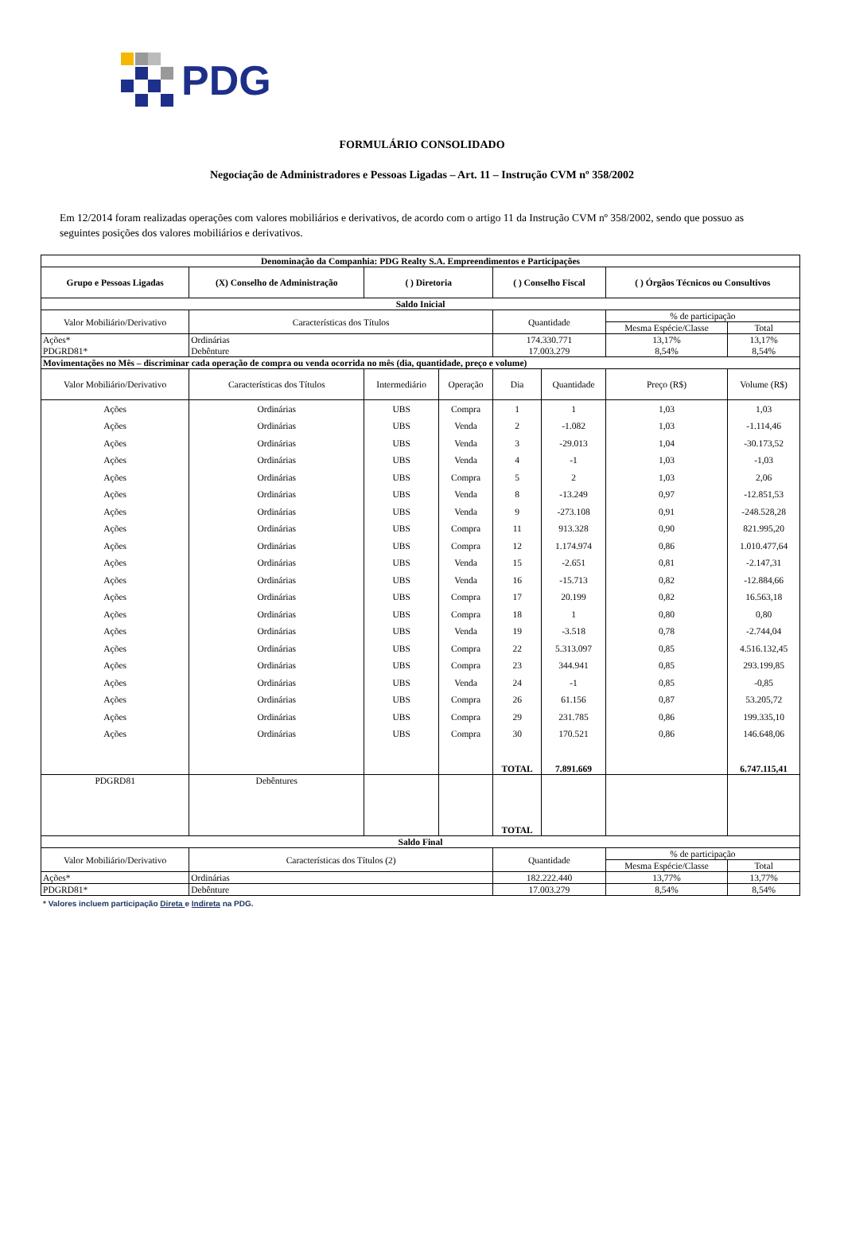PDG
FORMULÁRIO CONSOLIDADO
Negociação de Administradores e Pessoas Ligadas – Art. 11 – Instrução CVM nº 358/2002
Em 12/2014 foram realizadas operações com valores mobiliários e derivativos, de acordo com o artigo 11 da Instrução CVM nº 358/2002, sendo que possuo as seguintes posições dos valores mobiliários e derivativos.
| Denominação da Companhia: PDG Realty S.A. Empreendimentos e Participações | | | | | | | |
| --- | --- | --- | --- | --- | --- | --- | --- |
| Grupo e Pessoas Ligadas | (X) Conselho de Administração | ( ) Diretoria | | ( ) Conselho Fiscal | | ( ) Órgãos Técnicos ou Consultivos | |
| Saldo Inicial | | | | | | | |
| Valor Mobiliário/Derivativo | Características dos Títulos | | | Quantidade | | % de participação | |
| | | | | | | Mesma Espécie/Classe | Total |
| Ações* | Ordinárias | | | 174.330.771 | | 13,17% | 13,17% |
| PDGRD81* | Debênture | | | 17.003.279 | | 8,54% | 8,54% |
| Movimentações no Mês – discriminar cada operação de compra ou venda ocorrida no mês (dia, quantidade, preço e volume) | | | | | | | |
| Valor Mobiliário/Derivativo | Características dos Títulos | Intermediário | Operação | Dia | Quantidade | Preço (R$) | Volume (R$) |
| Ações | Ordinárias | UBS | Compra | 1 | 1 | 1,03 | 1,03 |
| Ações | Ordinárias | UBS | Venda | 2 | -1.082 | 1,03 | -1.114,46 |
| Ações | Ordinárias | UBS | Venda | 3 | -29.013 | 1,04 | -30.173,52 |
| Ações | Ordinárias | UBS | Venda | 4 | -1 | 1,03 | -1,03 |
| Ações | Ordinárias | UBS | Compra | 5 | 2 | 1,03 | 2,06 |
| Ações | Ordinárias | UBS | Venda | 8 | -13.249 | 0,97 | -12.851,53 |
| Ações | Ordinárias | UBS | Venda | 9 | -273.108 | 0,91 | -248.528,28 |
| Ações | Ordinárias | UBS | Compra | 11 | 913.328 | 0,90 | 821.995,20 |
| Ações | Ordinárias | UBS | Compra | 12 | 1.174.974 | 0,86 | 1.010.477,64 |
| Ações | Ordinárias | UBS | Venda | 15 | -2.651 | 0,81 | -2.147,31 |
| Ações | Ordinárias | UBS | Venda | 16 | -15.713 | 0,82 | -12.884,66 |
| Ações | Ordinárias | UBS | Compra | 17 | 20.199 | 0,82 | 16.563,18 |
| Ações | Ordinárias | UBS | Compra | 18 | 1 | 0,80 | 0,80 |
| Ações | Ordinárias | UBS | Venda | 19 | -3.518 | 0,78 | -2.744,04 |
| Ações | Ordinárias | UBS | Compra | 22 | 5.313.097 | 0,85 | 4.516.132,45 |
| Ações | Ordinárias | UBS | Compra | 23 | 344.941 | 0,85 | 293.199,85 |
| Ações | Ordinárias | UBS | Venda | 24 | -1 | 0,85 | -0,85 |
| Ações | Ordinárias | UBS | Compra | 26 | 61.156 | 0,87 | 53.205,72 |
| Ações | Ordinárias | UBS | Compra | 29 | 231.785 | 0,86 | 199.335,10 |
| Ações | Ordinárias | UBS | Compra | 30 | 170.521 | 0,86 | 146.648,06 |
| | | | | TOTAL | 7.891.669 | | 6.747.115,41 |
| PDGRD81 | Debêntures | | | TOTAL | | | |
| Saldo Final | | | | | | | |
| Valor Mobiliário/Derivativo | Características dos Títulos (2) | | | Quantidade | | % de participação | |
| | | | | | | Mesma Espécie/Classe | Total |
| Ações* | Ordinárias | | | 182.222.440 | | 13,77% | 13,77% |
| PDGRD81* | Debênture | | | 17.003.279 | | 8,54% | 8,54% |
* Valores incluem participação Direta e Indireta na PDG.